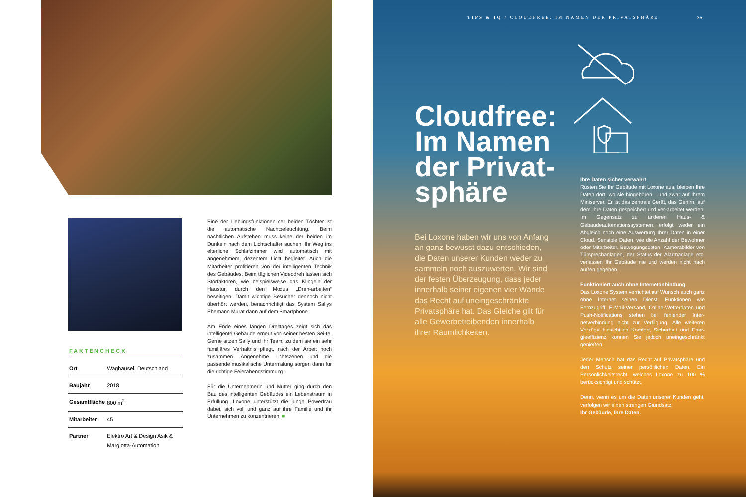FAKTENCHECK
| Ort | Waghäusel, Deutschland |
| Baujahr | 2018 |
| Gesamtfläche | 800 m<sup>2</sup> |
| Mitarbeiter | 45 |
| Partner | Elektro Art & Design Asik & Margiotta-Automation |
Eine der Lieblingsfunktionen der beiden Töchter ist die automatische Nachtbeleuchtung. Beim nächtlichen Aufstehen muss keine der beiden im Dunkeln nach dem Lichtschalter suchen. Ihr Weg ins elterliche Schlafzimmer wird automatisch mit angenehmem, dezentem Licht begleitet. Auch die Mitarbeiter profitieren von der intelligenten Technik des Gebäudes. Beim täglichen Videodreh lassen sich Störfaktoren, wie beispielsweise das Klingeln der Haustür, durch den Modus „Dreh-arbeiten“ beseitigen. Damit wichtige Besucher dennoch nicht überhört werden, benachrichtigt das System Sallys Ehemann Murat dann auf dem Smartphone.
Am Ende eines langen Drehtages zeigt sich das intelligente Gebäude erneut von seiner besten Sei-te. Gerne sitzen Sally und ihr Team, zu dem sie ein sehr familiäres Verhältnis pflegt, nach der Arbeit noch zusammen. Angenehme Lichtszenen und die passende musikalische Untermalung sorgen dann für die richtige Feierabendstimmung.
Für die Unternehmerin und Mutter ging durch den Bau des intelligenten Gebäudes ein Lebenstraum in Erfüllung. Loxone unterstützt die junge Powerfrau dabei, sich voll und ganz auf ihre Familie und ihr Unternehmen zu konzentrieren. ■
TIPS & IQ / CLOUDFREE: IM NAMEN DER PRIVATSPHÄRE
35
Cloudfree: Im Namen der Privat-sphäre
Bei Loxone haben wir uns von Anfang an ganz bewusst dazu entschieden, die Daten unserer Kunden weder zu sammeln noch auszuwerten. Wir sind der festen Überzeugung, dass jeder innerhalb seiner eigenen vier Wände das Recht auf uneingeschränkte Privatsphäre hat. Das Gleiche gilt für alle Gewerbetreibenden innerhalb ihrer Räumlichkeiten.
Ihre Daten sicher verwahrt
Rüsten Sie Ihr Gebäude mit Loxone aus, bleiben Ihre Daten dort, wo sie hingehören – und zwar auf Ihrem Miniserver. Er ist das zentrale Gerät, das Gehirn, auf dem Ihre Daten gespeichert und ver-arbeitet werden. Im Gegensatz zu anderen Haus- & Gebäudeautomationssystemen, erfolgt weder ein Abgleich noch eine Auswertung Ihrer Daten in einer Cloud. Sensible Daten, wie die Anzahl der Bewohner oder Mitarbeiter, Bewegungsdaten, Kamerabilder von Türsprechanlagen, der Status der Alarmanlage etc. verlassen Ihr Gebäude nie und werden nicht nach außen gegeben.
Funktioniert auch ohne Internetanbindung
Das Loxone System verrichtet auf Wunsch auch ganz ohne Internet seinen Dienst. Funktionen wie Fernzugriff, E-Mail-Versand, Online-Wetterdaten und Push-Notifications stehen bei fehlender Inter-netverbindung nicht zur Verfügung. Alle weiteren Vorzüge hinsichtlich Komfort, Sicherheit und Ener-gieeffizienz können Sie jedoch uneingeschränkt genießen.
Jeder Mensch hat das Recht auf Privatsphäre und den Schutz seiner persönlichen Daten. Ein Persönlichkeitsrecht, welches Loxone zu 100 % berücksichtigt und schützt.
Denn, wenn es um die Daten unserer Kunden geht, verfolgen wir einen strengen Grundsatz:
Ihr Gebäude, Ihre Daten.